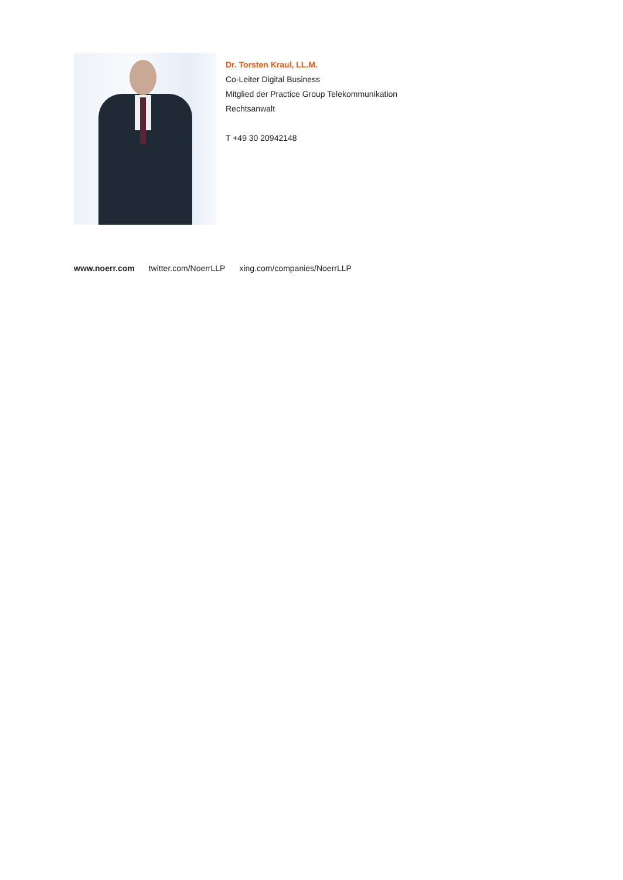Dr. Torsten Kraul, LL.M.
Co-Leiter Digital Business
Mitglied der Practice Group Telekommunikation
Rechtsanwalt
T +49 30 20942148
www.noerr.com twitter.com/NoerrLLP xing.com/companies/NoerrLLP